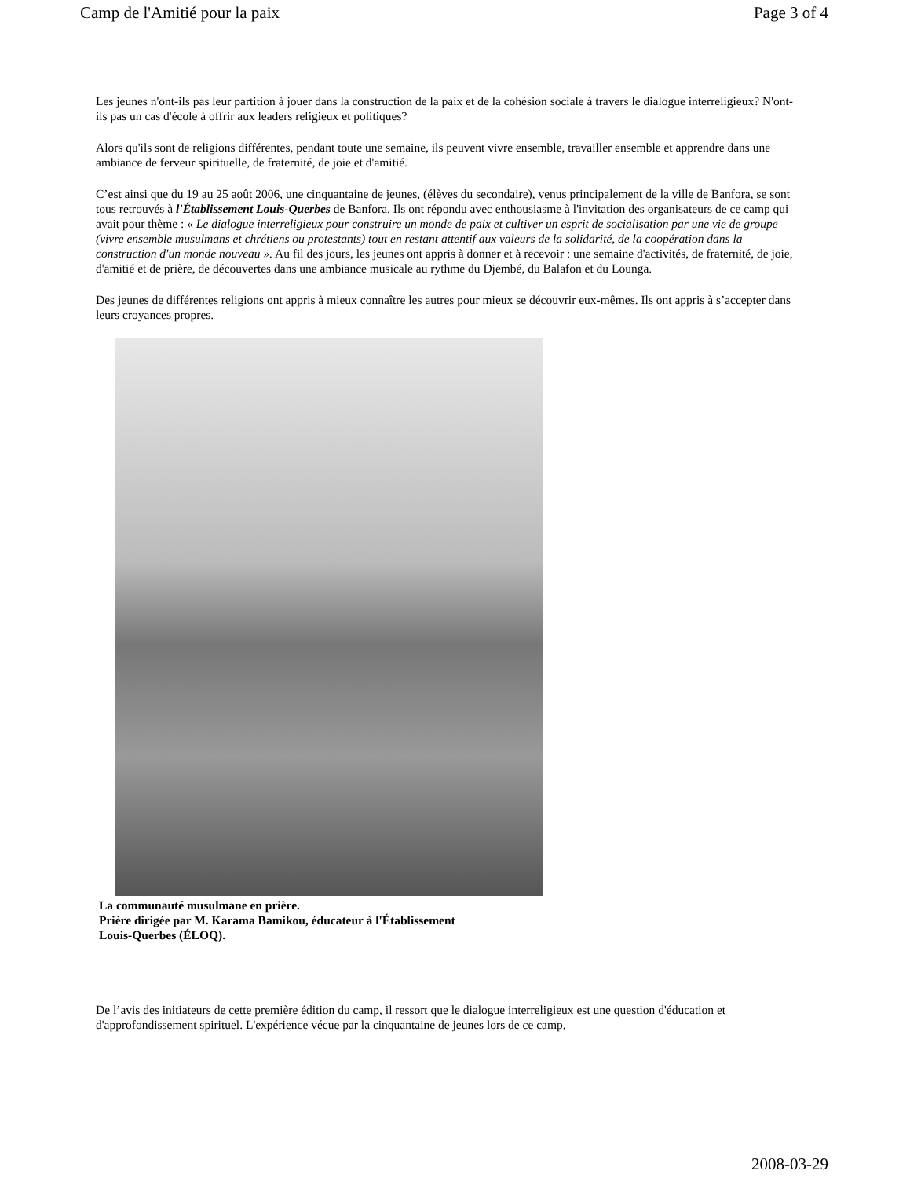Camp de l'Amitié pour la paix Page 3 of 4
Les jeunes n'ont-ils pas leur partition à jouer dans la construction de la paix et de la cohésion sociale à travers le dialogue interreligieux? N'ont-ils pas un cas d'école à offrir aux leaders religieux et politiques?
Alors qu'ils sont de religions différentes, pendant toute une semaine, ils peuvent vivre ensemble, travailler ensemble et apprendre dans une ambiance de ferveur spirituelle, de fraternité, de joie et d'amitié.
C’est ainsi que du 19 au 25 août 2006, une cinquantaine de jeunes, (élèves du secondaire), venus principalement de la ville de Banfora, se sont tous retrouvés à l'Établissement Louis-Querbes de Banfora. Ils ont répondu avec enthousiasme à l'invitation des organisateurs de ce camp qui avait pour thème : « Le dialogue interreligieux pour construire un monde de paix et cultiver un esprit de socialisation par une vie de groupe (vivre ensemble musulmans et chrétiens ou protestants) tout en restant attentif aux valeurs de la solidarité, de la coopération dans la construction d'un monde nouveau ». Au fil des jours, les jeunes ont appris à donner et à recevoir : une semaine d'activités, de fraternité, de joie, d'amitié et de prière, de découvertes dans une ambiance musicale au rythme du Djembé, du Balafon et du Lounga.
Des jeunes de différentes religions ont appris à mieux connaître les autres pour mieux se découvrir eux-mêmes. Ils ont appris à s’accepter dans leurs croyances propres.
La communauté musulmane en prière.
Prière dirigée par M. Karama Bamikou, éducateur à l'Établissement
Louis-Querbes (ÉLOQ).
De l’avis des initiateurs de cette première édition du camp, il ressort que le dialogue interreligieux est une question d'éducation et d'approfondissement spirituel. L'expérience vécue par la cinquantaine de jeunes lors de ce camp,
2008-03-29